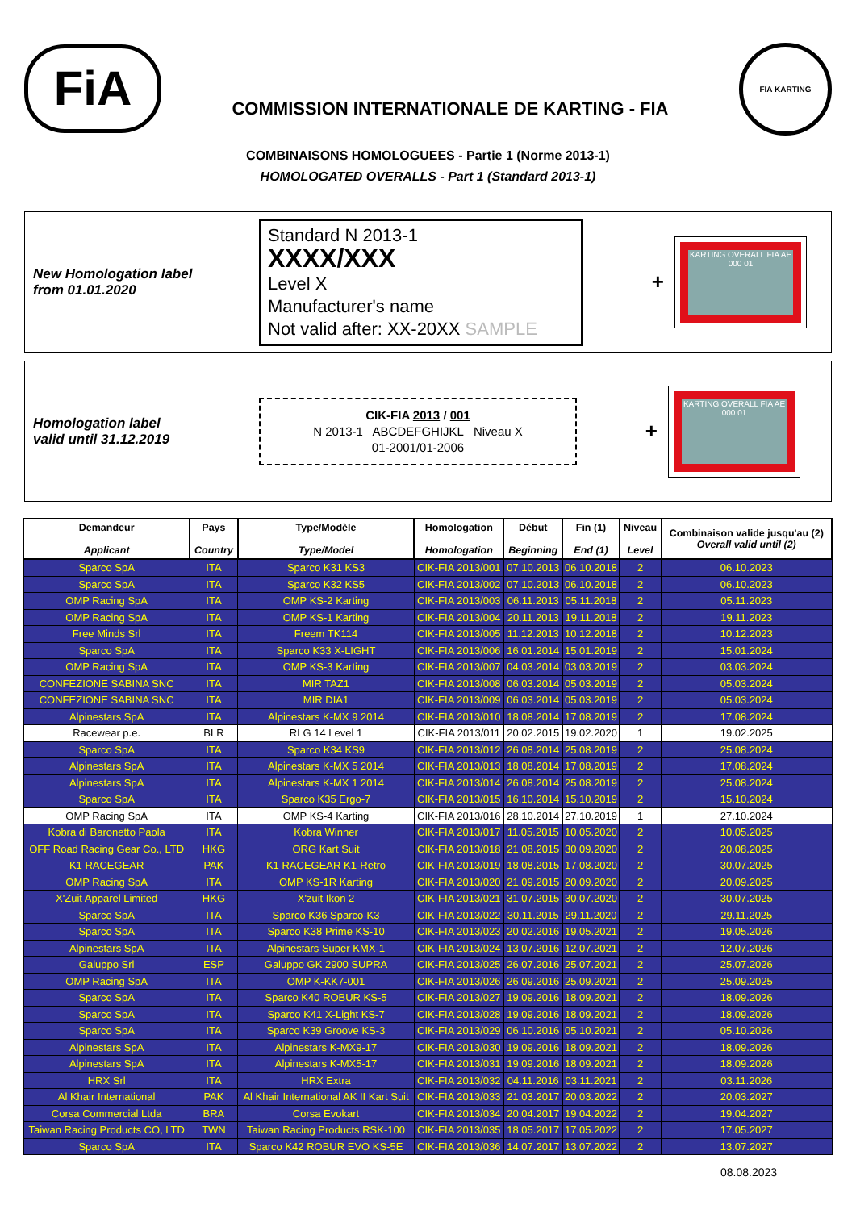FiA
COMMISSION INTERNATIONALE DE KARTING - FIA
FIA KARTING
COMBINAISONS HOMOLOGUEES - Partie 1 (Norme 2013-1)
HOMOLOGATED OVERALLS - Part 1 (Standard 2013-1)
New Homologation label
from 01.01.2020
Standard N 2013-1
XXXX/XXX
Level X
Manufacturer's name
Not valid after: XX-20XX SAMPLE
+
KARTING OVERALL FIA AE 000 01
Homologation label
valid until 31.12.2019
CIK-FIA 2013 / 001
N 2013-1 ABCDEFGHIJKL Niveau X
01-2001/01-2006
+
KARTING OVERALL FIA AE 000 01
| Demandeur Applicant | Pays Country | Type/Modèle Type/Model | Homologation Homologation | Début Beginning | Fin (1) End (1) | Niveau Level | Combinaison valide jusqu'au (2) Overall valid until (2) |
| --- | --- | --- | --- | --- | --- | --- | --- |
| Sparco SpA | ITA | Sparco K31 KS3 | CIK-FIA 2013/001 | 07.10.2013 | 06.10.2018 | 2 | 06.10.2023 |
| Sparco SpA | ITA | Sparco K32 KS5 | CIK-FIA 2013/002 | 07.10.2013 | 06.10.2018 | 2 | 06.10.2023 |
| OMP Racing SpA | ITA | OMP KS-2 Karting | CIK-FIA 2013/003 | 06.11.2013 | 05.11.2018 | 2 | 05.11.2023 |
| OMP Racing SpA | ITA | OMP KS-1 Karting | CIK-FIA 2013/004 | 20.11.2013 | 19.11.2018 | 2 | 19.11.2023 |
| Free Minds Srl | ITA | Freem TK114 | CIK-FIA 2013/005 | 11.12.2013 | 10.12.2018 | 2 | 10.12.2023 |
| Sparco SpA | ITA | Sparco K33 X-LIGHT | CIK-FIA 2013/006 | 16.01.2014 | 15.01.2019 | 2 | 15.01.2024 |
| OMP Racing SpA | ITA | OMP KS-3 Karting | CIK-FIA 2013/007 | 04.03.2014 | 03.03.2019 | 2 | 03.03.2024 |
| CONFEZIONE SABINA SNC | ITA | MIR TAZ1 | CIK-FIA 2013/008 | 06.03.2014 | 05.03.2019 | 2 | 05.03.2024 |
| CONFEZIONE SABINA SNC | ITA | MIR DIA1 | CIK-FIA 2013/009 | 06.03.2014 | 05.03.2019 | 2 | 05.03.2024 |
| Alpinestars SpA | ITA | Alpinestars K-MX 9 2014 | CIK-FIA 2013/010 | 18.08.2014 | 17.08.2019 | 2 | 17.08.2024 |
| Racewear p.e. | BLR | RLG 14 Level 1 | CIK-FIA 2013/011 | 20.02.2015 | 19.02.2020 | 1 | 19.02.2025 |
| Sparco SpA | ITA | Sparco K34 KS9 | CIK-FIA 2013/012 | 26.08.2014 | 25.08.2019 | 2 | 25.08.2024 |
| Alpinestars SpA | ITA | Alpinestars K-MX 5 2014 | CIK-FIA 2013/013 | 18.08.2014 | 17.08.2019 | 2 | 17.08.2024 |
| Alpinestars SpA | ITA | Alpinestars K-MX 1 2014 | CIK-FIA 2013/014 | 26.08.2014 | 25.08.2019 | 2 | 25.08.2024 |
| Sparco SpA | ITA | Sparco K35 Ergo-7 | CIK-FIA 2013/015 | 16.10.2014 | 15.10.2019 | 2 | 15.10.2024 |
| OMP Racing SpA | ITA | OMP KS-4 Karting | CIK-FIA 2013/016 | 28.10.2014 | 27.10.2019 | 1 | 27.10.2024 |
| Kobra di Baronetto Paola | ITA | Kobra Winner | CIK-FIA 2013/017 | 11.05.2015 | 10.05.2020 | 2 | 10.05.2025 |
| OFF Road Racing Gear Co., LTD | HKG | ORG Kart Suit | CIK-FIA 2013/018 | 21.08.2015 | 30.09.2020 | 2 | 20.08.2025 |
| K1 RACEGEAR | PAK | K1 RACEGEAR K1-Retro | CIK-FIA 2013/019 | 18.08.2015 | 17.08.2020 | 2 | 30.07.2025 |
| OMP Racing SpA | ITA | OMP KS-1R Karting | CIK-FIA 2013/020 | 21.09.2015 | 20.09.2020 | 2 | 20.09.2025 |
| X'Zuit Apparel Limited | HKG | X'zuit Ikon 2 | CIK-FIA 2013/021 | 31.07.2015 | 30.07.2020 | 2 | 30.07.2025 |
| Sparco SpA | ITA | Sparco K36 Sparco-K3 | CIK-FIA 2013/022 | 30.11.2015 | 29.11.2020 | 2 | 29.11.2025 |
| Sparco SpA | ITA | Sparco K38 Prime KS-10 | CIK-FIA 2013/023 | 20.02.2016 | 19.05.2021 | 2 | 19.05.2026 |
| Alpinestars SpA | ITA | Alpinestars Super KMX-1 | CIK-FIA 2013/024 | 13.07.2016 | 12.07.2021 | 2 | 12.07.2026 |
| Galuppo Srl | ESP | Galuppo GK 2900 SUPRA | CIK-FIA 2013/025 | 26.07.2016 | 25.07.2021 | 2 | 25.07.2026 |
| OMP Racing SpA | ITA | OMP K-KK7-001 | CIK-FIA 2013/026 | 26.09.2016 | 25.09.2021 | 2 | 25.09.2025 |
| Sparco SpA | ITA | Sparco K40 ROBUR KS-5 | CIK-FIA 2013/027 | 19.09.2016 | 18.09.2021 | 2 | 18.09.2026 |
| Sparco SpA | ITA | Sparco K41 X-Light KS-7 | CIK-FIA 2013/028 | 19.09.2016 | 18.09.2021 | 2 | 18.09.2026 |
| Sparco SpA | ITA | Sparco K39 Groove KS-3 | CIK-FIA 2013/029 | 06.10.2016 | 05.10.2021 | 2 | 05.10.2026 |
| Alpinestars SpA | ITA | Alpinestars K-MX9-17 | CIK-FIA 2013/030 | 19.09.2016 | 18.09.2021 | 2 | 18.09.2026 |
| Alpinestars SpA | ITA | Alpinestars K-MX5-17 | CIK-FIA 2013/031 | 19.09.2016 | 18.09.2021 | 2 | 18.09.2026 |
| HRX Srl | ITA | HRX Extra | CIK-FIA 2013/032 | 04.11.2016 | 03.11.2021 | 2 | 03.11.2026 |
| Al Khair International | PAK | Al Khair International AK II Kart Suit | CIK-FIA 2013/033 | 21.03.2017 | 20.03.2022 | 2 | 20.03.2027 |
| Corsa Commercial Ltda | BRA | Corsa Evokart | CIK-FIA 2013/034 | 20.04.2017 | 19.04.2022 | 2 | 19.04.2027 |
| Taiwan Racing Products CO, LTD | TWN | Taiwan Racing Products RSK-100 | CIK-FIA 2013/035 | 18.05.2017 | 17.05.2022 | 2 | 17.05.2027 |
| Sparco SpA | ITA | Sparco K42 ROBUR EVO KS-5E | CIK-FIA 2013/036 | 14.07.2017 | 13.07.2022 | 2 | 13.07.2027 |
08.08.2023